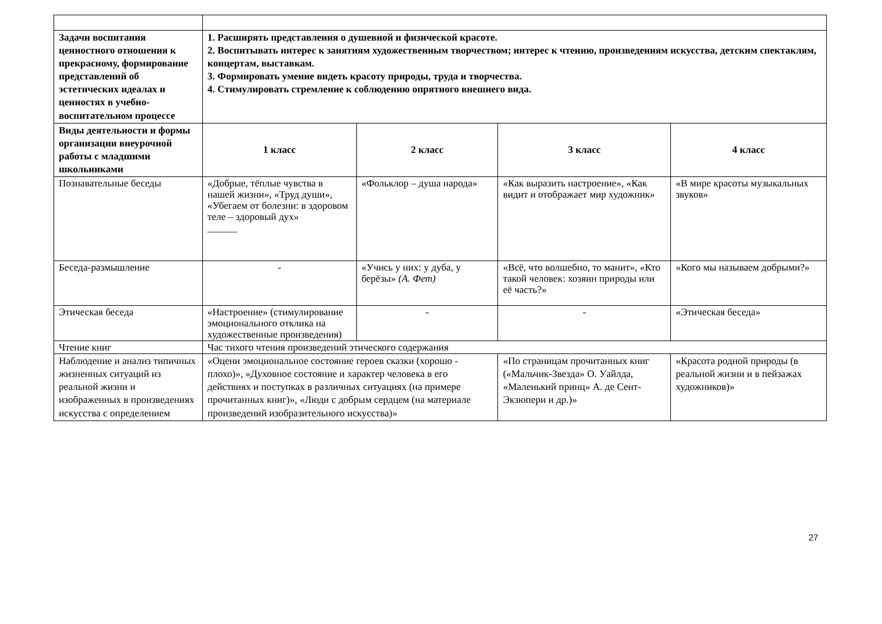| Задачи воспитания ценностного отношения к прекрасному, формирование представлений об эстетических идеалах и ценностях в учебно-воспитательном процессе | 1. Расширять представления о душевной и физической красоте. 2. Воспитывать интерес к занятиям художественным творчеством; интерес к чтению, произведениям искусства, детским спектаклям, концертам, выставкам. 3. Формировать умение видеть красоту природы, труда и творчества. 4. Стимулировать стремление к соблюдению опрятного внешнего вида. | | | |
| Виды деятельности и формы организации внеурочной работы с младшими школьниками | 1 класс | 2 класс | 3 класс | 4 класс |
| Познавательные беседы | «Добрые, тёплые чувства в нашей жизни», «Труд души», «Убегаем от болезни: в здоровом теле – здоровый дух» ______ | «Фольклор – душа народа» | «Как выразить настроение», «Как видит и отображает мир художник» | «В мире красоты музыкальных звуков» |
| Беседа-размышление | - | «Учись у них: у дуба, у берёзы» (А. Фет) | «Всё, что волшебно, то манит», «Кто такой человек: хозяин природы или её часть?» | «Кого мы называем добрыми?» |
| Этическая беседа | «Настроение» (стимулирование эмоционального отклика на художественные произведения) | - | - | «Этическая беседа» |
| Чтение книг | Час тихого чтения произведений этического содержания | | | |
| Наблюдение и анализ типичных жизненных ситуаций из реальной жизни и изображенных в произведениях искусства с определением | «Оцени эмоциональное состояние героев сказки (хорошо - плохо)», «Духовное состояние и характер человека в его действиях и поступках в различных ситуациях (на примере прочитанных книг)», «Люди с добрым сердцем (на материале произведений изобразительного искусства)» | | «По страницам прочитанных книг («Мальчик-Звезда» О. Уайлда, «Маленький принц» А. де Сент-Экзюпери и др.)» | «Красота родной природы (в реальной жизни и в пейзажах художников)» |
27